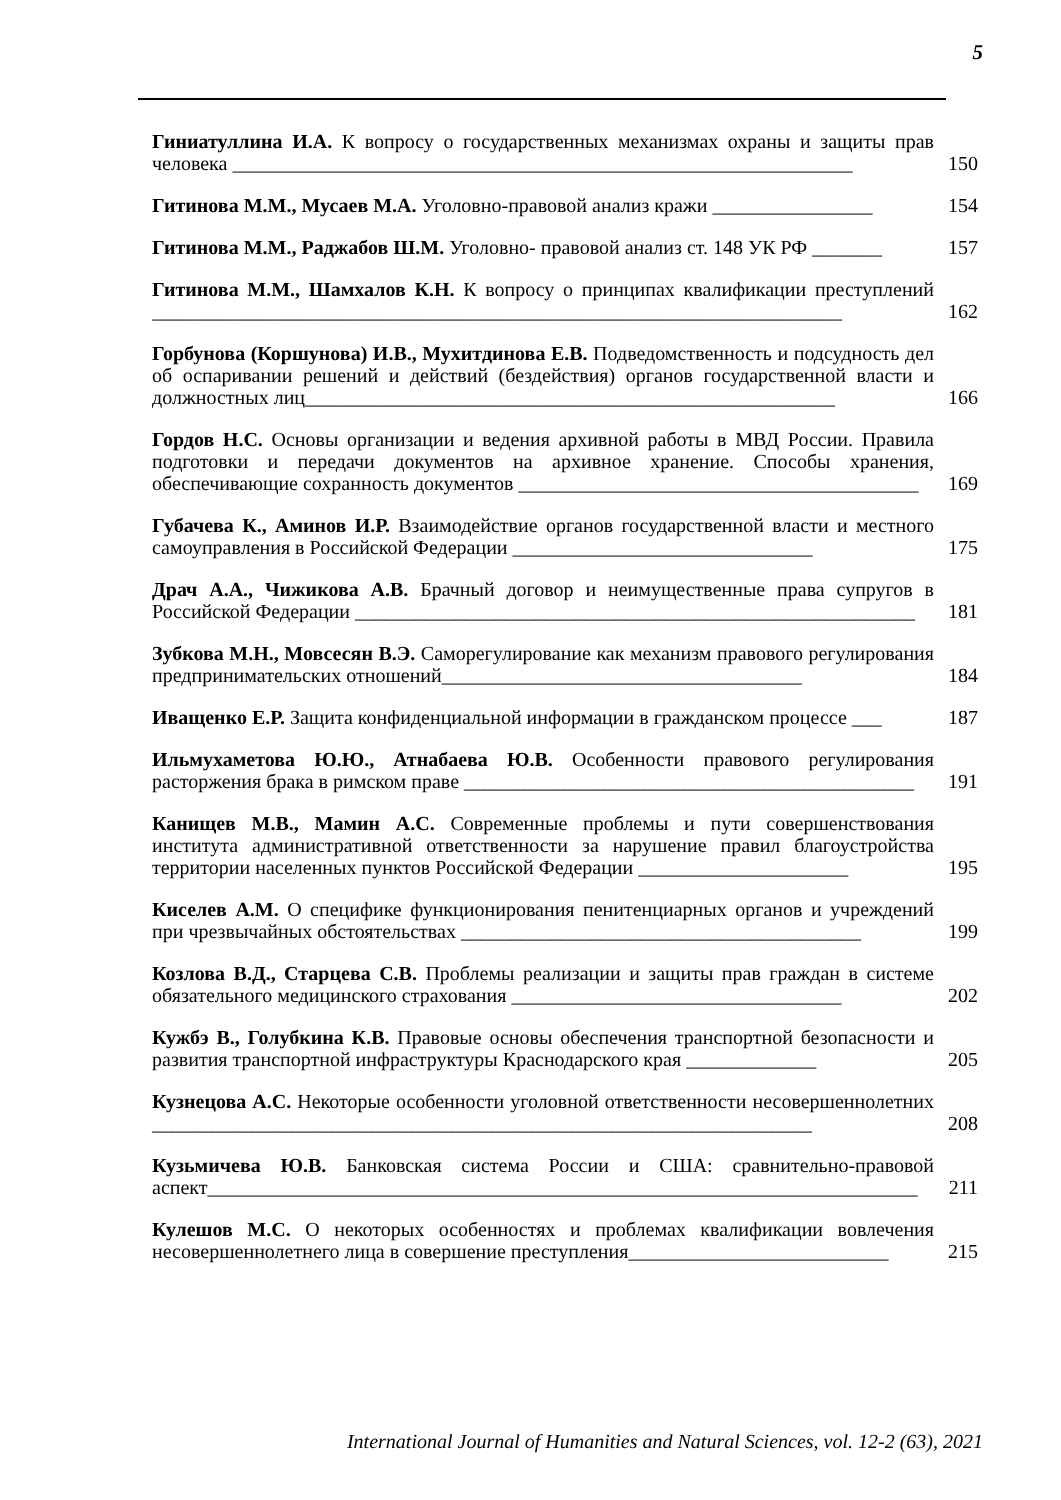5
Гиниатуллина И.А. К вопросу о государственных механизмах охраны и защиты прав человека ______________________________________________________________
150
Гитинова М.М., Мусаев М.А. Уголовно-правовой анализ кражи ________________
154
Гитинова М.М., Раджабов Ш.М. Уголовно- правовой анализ ст. 148 УК РФ _______
157
Гитинова М.М., Шамхалов К.Н. К вопросу о принципах квалификации преступлений _____________________________________________________________________
162
Горбунова (Коршунова) И.В., Мухитдинова Е.В. Подведомственность и подсудность дел об оспаривании решений и действий (бездействия) органов государственной власти и должностных лиц_____________________________________________________
166
Гордов Н.С. Основы организации и ведения архивной работы в МВД России. Правила подготовки и передачи документов на архивное хранение. Способы хранения, обеспечивающие сохранность документов ________________________________________
169
Губачева К., Аминов И.Р. Взаимодействие органов государственной власти и местного самоуправления в Российской Федерации ______________________________
175
Драч А.А., Чижикова А.В. Брачный договор и неимущественные права супругов в Российской Федерации ________________________________________________________
181
Зубкова М.Н., Мовсесян В.Э. Саморегулирование как механизм правового регулирования предпринимательских отношений____________________________________
184
Иващенко Е.Р. Защита конфиденциальной информации в гражданском процессе ___
187
Ильмухаметова Ю.Ю., Атнабаева Ю.В. Особенности правового регулирования расторжения брака в римском праве _____________________________________________
191
Канищев М.В., Мамин А.С. Современные проблемы и пути совершенствования института административной ответственности за нарушение правил благоустройства территории населенных пунктов Российской Федерации _____________________
195
Киселев А.М. О специфике функционирования пенитенциарных органов и учреждений при чрезвычайных обстоятельствах ________________________________________
199
Козлова В.Д., Старцева С.В. Проблемы реализации и защиты прав граждан в системе обязательного медицинского страхования _________________________________
202
Кужбэ В., Голубкина К.В. Правовые основы обеспечения транспортной безопасности и развития транспортной инфраструктуры Краснодарского края _____________
205
Кузнецова А.С. Некоторые особенности уголовной ответственности несовершеннолетних __________________________________________________________________
208
Кузьмичева Ю.В. Банковская система России и США: сравнительно-правовой аспект_______________________________________________________________________
211
Кулешов М.С. О некоторых особенностях и проблемах квалификации вовлечения несовершеннолетнего лица в совершение преступления__________________________
215
International Journal of Humanities and Natural Sciences, vol. 12-2 (63), 2021